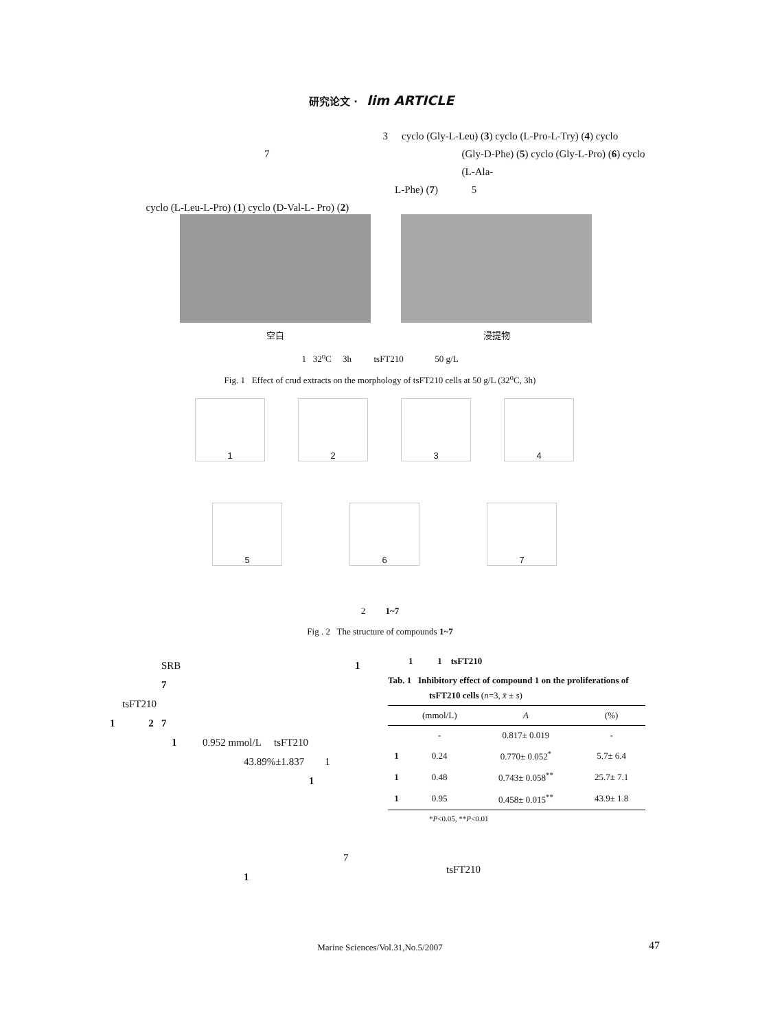研究论文 · lim ARTICLE
3 cyclo (Gly-L-Leu) (3) cyclo (L-Pro-L-Try) (4) cyclo
7 (Gly-D-Phe) (5) cyclo (Gly-L-Pro) (6) cyclo (L-Ala-
L-Phe) (7) 5
cyclo (L-Leu-L-Pro) (1) cyclo (D-Val-L- Pro) (2)
空白 浸提物
1 32<sup>o</sup>C 3h tsFT210 50 g/L
Fig. 1 Effect of crud extracts on the morphology of tsFT210 cells at 50 g/L (32<sup>o</sup>C, 3h)
1 2 3 4
5 6 7
2 1~7
Fig . 2 The structure of compounds 1~7
SRB 1 7
tsFT210
1 2 7
1 0.952 mmol/L tsFT210
43.89%±1.837 1
1
7
1
1 1 tsFT210
Tab. 1 Inhibitory effect of compound 1 on the proliferations of
tsFT210 cells (n=3, x̄ ± s)
| | (mmol/L) | A | (%) |
| --- | --- | --- | --- |
| | - | 0.817± 0.019 | - |
| 1 | 0.24 | 0.770± 0.052<sup>*</sup> | 5.7± 6.4 |
| 1 | 0.48 | 0.743± 0.058<sup>**</sup> | 25.7± 7.1 |
| 1 | 0.95 | 0.458± 0.015<sup>**</sup> | 43.9± 1.8 |
*P<0.05, **P<0.01
tsFT210
Marine Sciences/Vol.31,No.5/2007 47